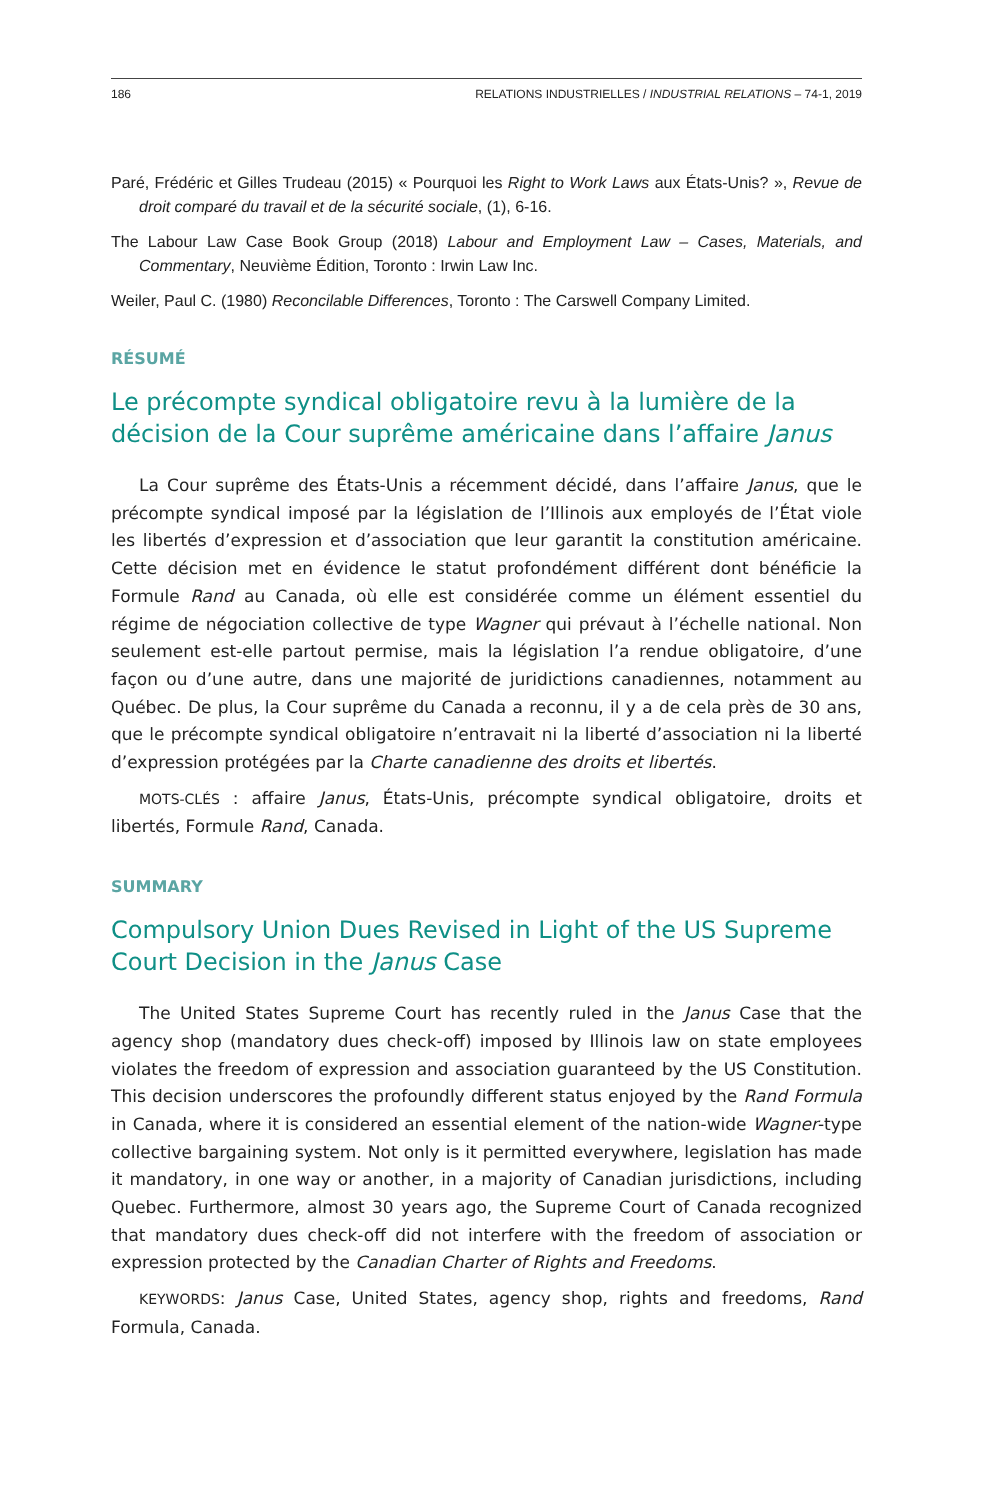186 RELATIONS INDUSTRIELLES / INDUSTRIAL RELATIONS – 74-1, 2019
Paré, Frédéric et Gilles Trudeau (2015) « Pourquoi les Right to Work Laws aux États-Unis? », Revue de droit comparé du travail et de la sécurité sociale, (1), 6-16.
The Labour Law Case Book Group (2018) Labour and Employment Law – Cases, Materials, and Commentary, Neuvième Édition, Toronto : Irwin Law Inc.
Weiler, Paul C. (1980) Reconcilable Differences, Toronto : The Carswell Company Limited.
RÉSUMÉ
Le précompte syndical obligatoire revu à la lumière de la décision de la Cour suprême américaine dans l’affaire Janus
La Cour suprême des États-Unis a récemment décidé, dans l’affaire Janus, que le précompte syndical imposé par la législation de l’Illinois aux employés de l’État viole les libertés d’expression et d’association que leur garantit la constitution américaine. Cette décision met en évidence le statut profondément différent dont bénéficie la Formule Rand au Canada, où elle est considérée comme un élément essentiel du régime de négociation collective de type Wagner qui prévaut à l’échelle national. Non seulement est-elle partout permise, mais la législation l’a rendue obligatoire, d’une façon ou d’une autre, dans une majorité de juridictions canadiennes, notamment au Québec. De plus, la Cour suprême du Canada a reconnu, il y a de cela près de 30 ans, que le précompte syndical obligatoire n’entravait ni la liberté d’association ni la liberté d’expression protégées par la Charte canadienne des droits et libertés.
MOTS-CLÉS : affaire Janus, États-Unis, précompte syndical obligatoire, droits et libertés, Formule Rand, Canada.
SUMMARY
Compulsory Union Dues Revised in Light of the US Supreme Court Decision in the Janus Case
The United States Supreme Court has recently ruled in the Janus Case that the agency shop (mandatory dues check-off) imposed by Illinois law on state employees violates the freedom of expression and association guaranteed by the US Constitution. This decision underscores the profoundly different status enjoyed by the Rand Formula in Canada, where it is considered an essential element of the nation-wide Wagner-type collective bargaining system. Not only is it permitted everywhere, legislation has made it mandatory, in one way or another, in a majority of Canadian jurisdictions, including Quebec. Furthermore, almost 30 years ago, the Supreme Court of Canada recognized that mandatory dues check-off did not interfere with the freedom of association or expression protected by the Canadian Charter of Rights and Freedoms.
KEYWORDS: Janus Case, United States, agency shop, rights and freedoms, Rand Formula, Canada.